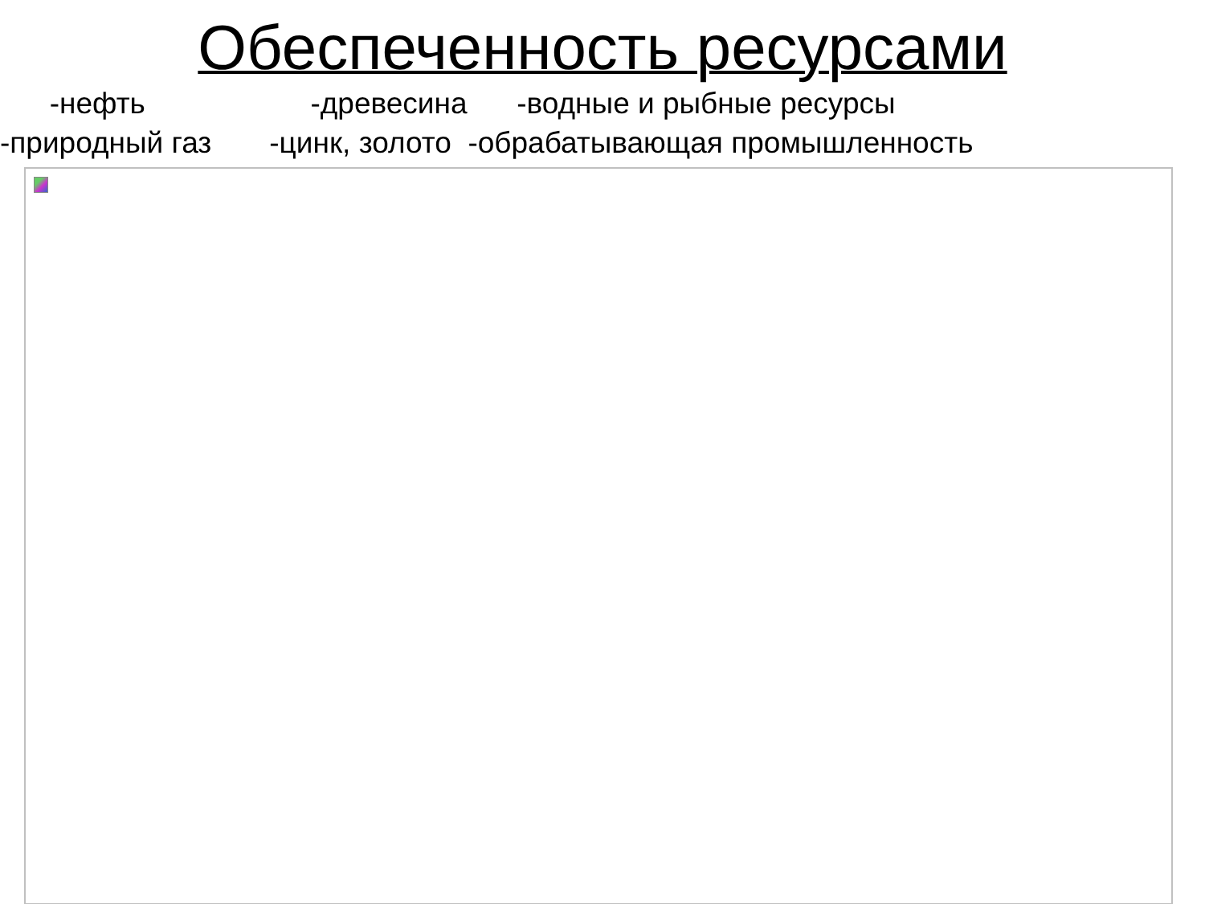Обеспеченность ресурсами
-нефть -древесина -водные и рыбные ресурсы
-природный газ -цинк, золото -обрабатывающая промышленность